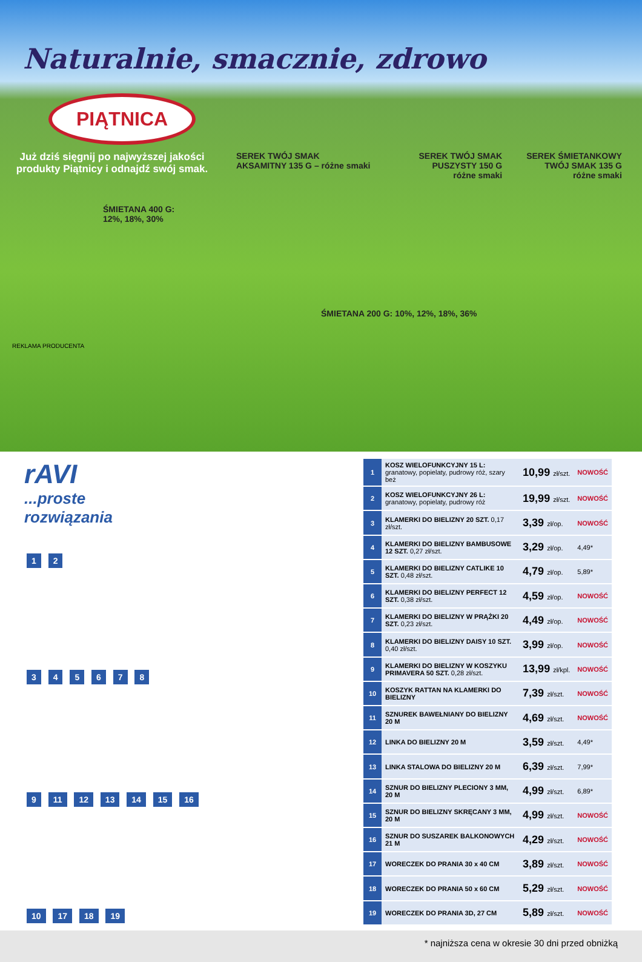Naturalnie, smacznie, zdrowo
PIĄTNICA
Już dziś sięgnij po najwyższej jakości produkty Piątnicy i odnajdź swój smak.
SEREK TWÓJ SMAK
AKSAMITNY 135 G – różne smaki
SEREK TWÓJ SMAK
PUSZYSTY 150 G
różne smaki
SEREK ŚMIETANKOWY
TWÓJ SMAK 135 G
różne smaki
ŚMIETANA 400 G:
12%, 18%, 30%
ŚMIETANA 200 G: 10%, 12%, 18%, 36%
REKLAMA PRODUCENTA
rAVI
...proste
rozwiązania
1 2
3 4 5 6 7 8
9 11 12 13 14 15 16
10 17 18 19
| 1 | KOSZ WIELOFUNKCYJNY 15 L: granatowy, popielaty, pudrowy róż, szary beż | 10,99 zł/szt. | NOWOŚĆ |
| 2 | KOSZ WIELOFUNKCYJNY 26 L: granatowy, popielaty, pudrowy róż | 19,99 zł/szt. | NOWOŚĆ |
| 3 | KLAMERKI DO BIELIZNY 20 SZT. 0,17 zł/szt. | 3,39 zł/op. | NOWOŚĆ |
| 4 | KLAMERKI DO BIELIZNY BAMBUSOWE 12 SZT. 0,27 zł/szt. | 3,29 zł/op. | 4,49* |
| 5 | KLAMERKI DO BIELIZNY CATLIKE 10 SZT. 0,48 zł/szt. | 4,79 zł/op. | 5,89* |
| 6 | KLAMERKI DO BIELIZNY PERFECT 12 SZT. 0,38 zł/szt. | 4,59 zł/op. | NOWOŚĆ |
| 7 | KLAMERKI DO BIELIZNY W PRĄŻKI 20 SZT. 0,23 zł/szt. | 4,49 zł/op. | NOWOŚĆ |
| 8 | KLAMERKI DO BIELIZNY DAISY 10 SZT. 0,40 zł/szt. | 3,99 zł/op. | NOWOŚĆ |
| 9 | KLAMERKI DO BIELIZNY W KOSZYKU PRIMAVERA 50 SZT. 0,28 zł/szt. | 13,99 zł/kpl. | NOWOŚĆ |
| 10 | KOSZYK RATTAN NA KLAMERKI DO BIELIZNY | 7,39 zł/szt. | NOWOŚĆ |
| 11 | SZNUREK BAWEŁNIANY DO BIELIZNY 20 M | 4,69 zł/szt. | NOWOŚĆ |
| 12 | LINKA DO BIELIZNY 20 M | 3,59 zł/szt. | 4,49* |
| 13 | LINKA STALOWA DO BIELIZNY 20 M | 6,39 zł/szt. | 7,99* |
| 14 | SZNUR DO BIELIZNY PLECIONY 3 MM, 20 M | 4,99 zł/szt. | 6,89* |
| 15 | SZNUR DO BIELIZNY SKRĘCANY 3 MM, 20 M | 4,99 zł/szt. | NOWOŚĆ |
| 16 | SZNUR DO SUSZAREK BALKONOWYCH 21 M | 4,29 zł/szt. | NOWOŚĆ |
| 17 | WORECZEK DO PRANIA 30 x 40 CM | 3,89 zł/szt. | NOWOŚĆ |
| 18 | WORECZEK DO PRANIA 50 x 60 CM | 5,29 zł/szt. | NOWOŚĆ |
| 19 | WORECZEK DO PRANIA 3D, 27 CM | 5,89 zł/szt. | NOWOŚĆ |
* najniższa cena w okresie 30 dni przed obniżką